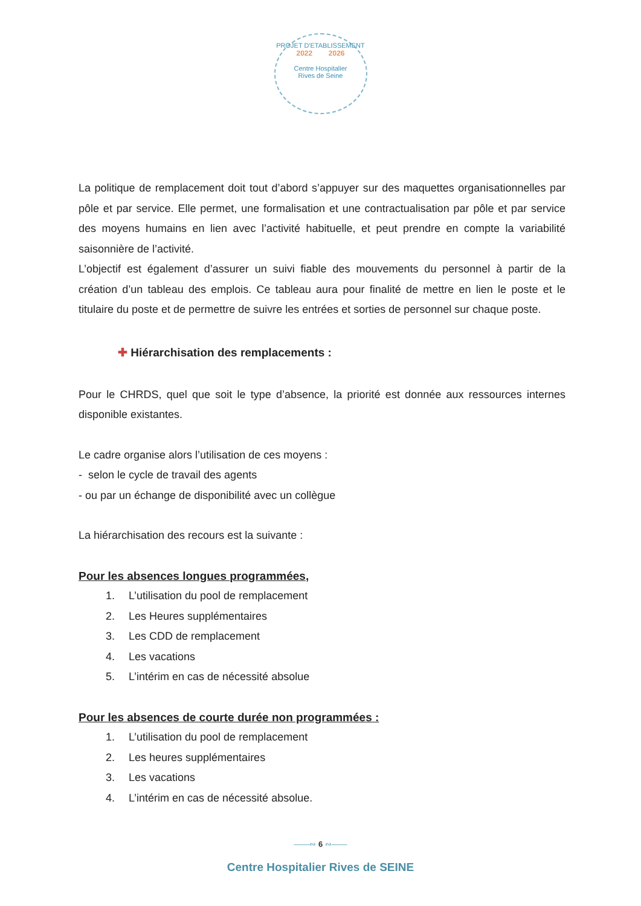PROJET D'ETABLISSEMENT
2022 2026
Centre Hospitalier
Rives de Seine
La politique de remplacement doit tout d’abord s’appuyer sur des maquettes organisationnelles par pôle et par service. Elle permet, une formalisation et une contractualisation par pôle et par service des moyens humains en lien avec l’activité habituelle, et peut prendre en compte la variabilité saisonnière de l’activité.
L’objectif est également d’assurer un suivi fiable des mouvements du personnel à partir de la création d’un tableau des emplois. Ce tableau aura pour finalité de mettre en lien le poste et le titulaire du poste et de permettre de suivre les entrées et sorties de personnel sur chaque poste.
✚ Hiérarchisation des remplacements :
Pour le CHRDS, quel que soit le type d’absence, la priorité est donnée aux ressources internes disponible existantes.
Le cadre organise alors l’utilisation de ces moyens :
- selon le cycle de travail des agents
- ou par un échange de disponibilité avec un collègue
La hiérarchisation des recours est la suivante :
Pour les absences longues programmées,
1. L’utilisation du pool de remplacement
2. Les Heures supplémentaires
3. Les CDD de remplacement
4. Les vacations
5. L’intérim en cas de nécessité absolue
Pour les absences de courte durée non programmées :
1. L’utilisation du pool de remplacement
2. Les heures supplémentaires
3. Les vacations
4. L’intérim en cas de nécessité absolue.
——∾ 6 ∾——
Centre Hospitalier Rives de SEINE